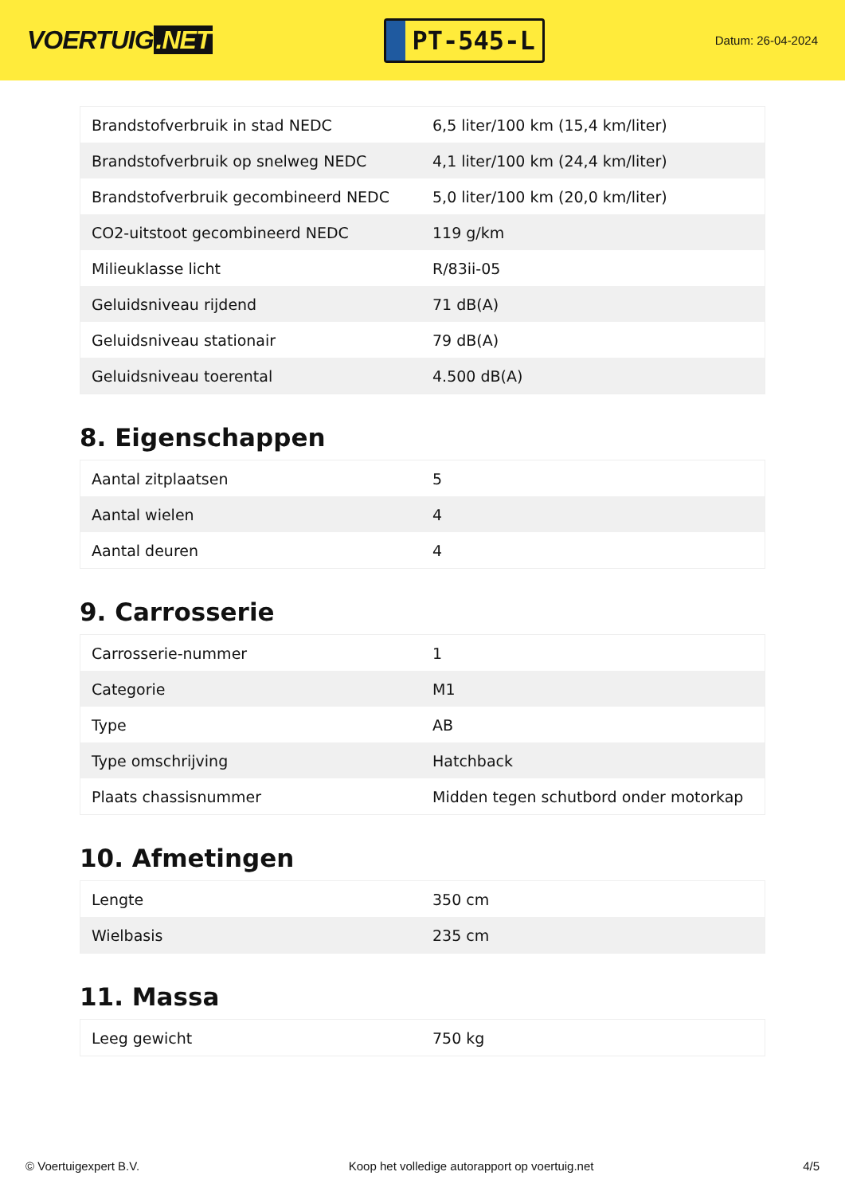VOERTUIG.NET
PT-545-L
Datum: 26-04-2024
| Brandstofverbruik in stad NEDC | 6,5 liter/100 km (15,4 km/liter) |
| Brandstofverbruik op snelweg NEDC | 4,1 liter/100 km (24,4 km/liter) |
| Brandstofverbruik gecombineerd NEDC | 5,0 liter/100 km (20,0 km/liter) |
| CO2-uitstoot gecombineerd NEDC | 119 g/km |
| Milieuklasse licht | R/83ii-05 |
| Geluidsniveau rijdend | 71 dB(A) |
| Geluidsniveau stationair | 79 dB(A) |
| Geluidsniveau toerental | 4.500 dB(A) |
8. Eigenschappen
| Aantal zitplaatsen | 5 |
| Aantal wielen | 4 |
| Aantal deuren | 4 |
9. Carrosserie
| Carrosserie-nummer | 1 |
| Categorie | M1 |
| Type | AB |
| Type omschrijving | Hatchback |
| Plaats chassisnummer | Midden tegen schutbord onder motorkap |
10. Afmetingen
| Lengte | 350 cm |
| Wielbasis | 235 cm |
11. Massa
| Leeg gewicht | 750 kg |
© Voertuigexpert B.V. Koop het volledige autorapport op voertuig.net 4/5